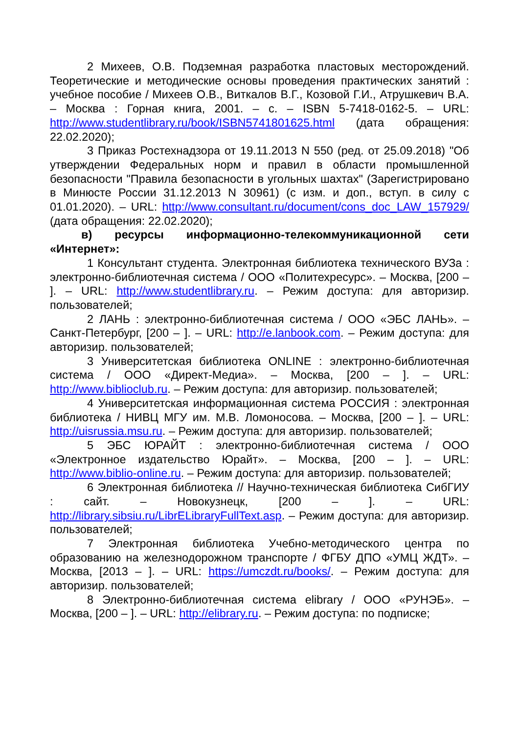2 Михеев, О.В. Подземная разработка пластовых месторождений. Теоретические и методические основы проведения практических занятий : учебное пособие / Михеев О.В., Виткалов В.Г., Козовой Г.И., Атрушкевич В.А. – Москва : Горная книга, 2001. – с. – ISBN 5-7418-0162-5. – URL: http://www.studentlibrary.ru/book/ISBN5741801625.html (дата обращения: 22.02.2020);
3 Приказ Ростехнадзора от 19.11.2013 N 550 (ред. от 25.09.2018) "Об утверждении Федеральных норм и правил в области промышленной безопасности "Правила безопасности в угольных шахтах" (Зарегистрировано в Минюсте России 31.12.2013 N 30961) (с изм. и доп., вступ. в силу с 01.01.2020). – URL: http://www.consultant.ru/document/cons_doc_LAW_157929/ (дата обращения: 22.02.2020);
в) ресурсы информационно-телекоммуникационной сети «Интернет»:
1 Консультант студента. Электронная библиотека технического ВУЗа : электронно-библиотечная система / ООО «Политехресурс». – Москва, [200 – ]. – URL: http://www.studentlibrary.ru. – Режим доступа: для авторизир. пользователей;
2 ЛАНЬ : электронно-библиотечная система / ООО «ЭБС ЛАНЬ». – Санкт-Петербург, [200 – ]. – URL: http://e.lanbook.com. – Режим доступа: для авторизир. пользователей;
3 Университетская библиотека ONLINE : электронно-библиотечная система / ООО «Директ-Медиа». – Москва, [200 – ]. – URL: http://www.biblioclub.ru. – Режим доступа: для авторизир. пользователей;
4 Университетская информационная система РОССИЯ : электронная библиотека / НИВЦ МГУ им. М.В. Ломоносова. – Москва, [200 – ]. – URL: http://uisrussia.msu.ru. – Режим доступа: для авторизир. пользователей;
5 ЭБС ЮРАЙТ : электронно-библиотечная система / ООО «Электронное издательство Юрайт». – Москва, [200 – ]. – URL: http://www.biblio-online.ru. – Режим доступа: для авторизир. пользователей;
6 Электронная библиотека // Научно-техническая библиотека СибГИУ : сайт. – Новокузнецк, [200 – ]. – URL: http://library.sibsiu.ru/LibrELibraryFullText.asp. – Режим доступа: для авторизир. пользователей;
7 Электронная библиотека Учебно-методического центра по образованию на железнодорожном транспорте / ФГБУ ДПО «УМЦ ЖДТ». – Москва, [2013 – ]. – URL: https://umczdt.ru/books/. – Режим доступа: для авторизир. пользователей;
8 Электронно-библиотечная система elibrary / ООО «РУНЭБ». – Москва, [200 – ]. – URL: http://elibrary.ru. – Режим доступа: по подписке;